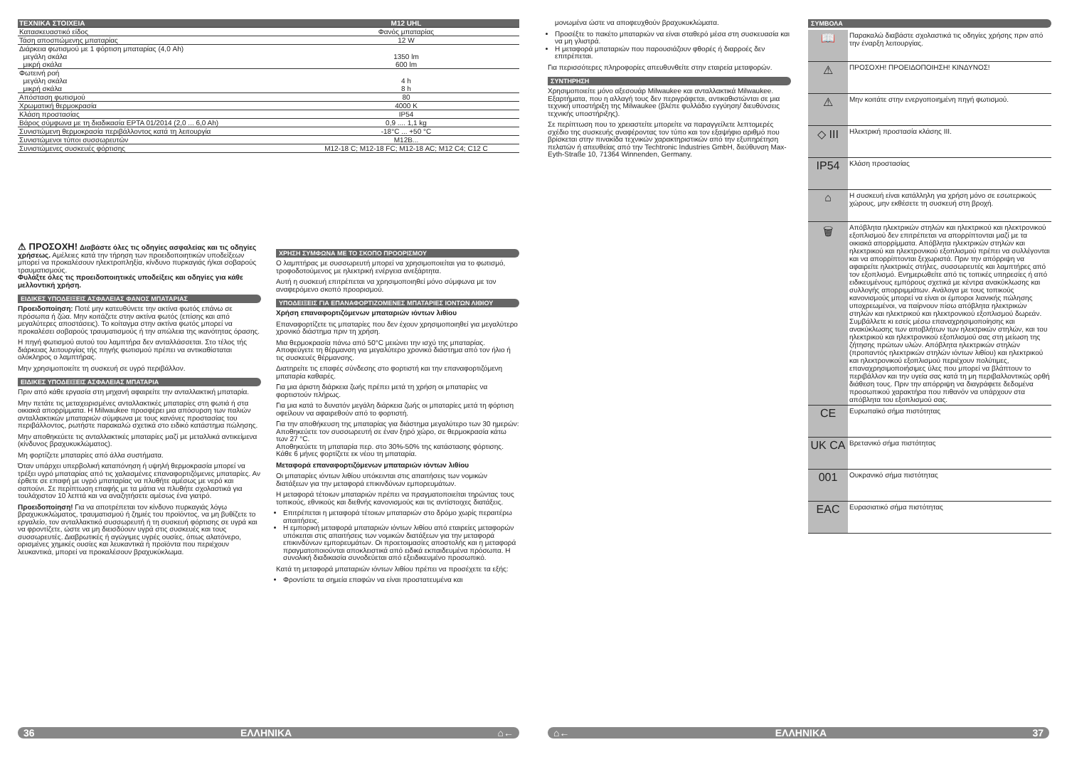| ΤΕΧΝΙΚΑ ΣΤΟΙΧΕΙΑ | M12 UHL |
| --- | --- |
| Κατασκευαστικό είδος | Φανός μπαταρίας |
| Τάση αποσπώμενης μπαταρίας | 12 W |
| Διάρκεια φωτισμού με 1 φόρτιση μπαταρίας (4,0 Ah) μεγάλη σκάλα μικρή σκάλα | 1350 lm 600 lm |
| Φωτεινή ροή μεγάλη σκάλα μικρή σκάλα | 4 h 8 h |
| Απόσταση φωτισμού | 80 |
| Χρωματική θερμοκρασία | 4000 K |
| Κλάση προστασίας | IP54 |
| Βάρος σύμφωνα με τη διαδικασία EPTA 01/2014 (2,0 ... 6,0 Ah) | 0,9 .... 1,1 kg |
| Συνιστώμενη θερμοκρασία περιβάλλοντος κατά τη λειτουργία | -18°C ... +50 °C |
| Συνιστώμενοι τύποι συσσωρευτών | M12B... |
| Συνιστώμενες συσκευές φόρτισης | M12-18 C; M12-18 FC; M12-18 AC; M12 C4; C12 C |
⚠ ΠΡΟΣΟΧΗ! Διαβάστε όλες τις οδηγίες ασφαλείας και τις οδηγίες χρήσεως. Αμέλειες κατά την τήρηση των προειδοποιητικών υποδείξεων μπορεί να προκαλέσουν ηλεκτροπληξία, κίνδυνο πυρκαγιάς ή/και σοβαρούς τραυματισμούς.
Φυλάξτε όλες τις προειδοποιητικές υποδείξεις και οδηγίες για κάθε μελλοντική χρήση.
ΕΙΔΙΚΕΣ ΥΠΟΔΕΙΞΕΙΣ ΑΣΦΑΛΕΙΑΣ ΦΑΝΟΣ ΜΠΑΤΑΡΙΑΣ
Προειδοποίηση: Ποτέ μην κατευθύνετε την ακτίνα φωτός επάνω σε πρόσωπα ή ζώα. Μην κοιτάζετε στην ακτίνα φωτός (επίσης και από μεγαλύτερες αποστάσεις). Το κοίταγμα στην ακτίνα φωτός μπορεί να προκαλέσει σοβαρούς τραυματισμούς ή την απώλεια της ικανότητας όρασης.
Η πηγή φωτισμού αυτού του λαμπτήρα δεν ανταλλάσσεται. Στο τέλος τής διάρκειας λειτουργίας τής πηγής φωτισμού πρέπει να αντικαθίσταται ολόκληρος ο λαμπτήρας.
Μην χρησιμοποιείτε τη συσκευή σε υγρό περιβάλλον.
ΕΙΔΙΚΕΣ ΥΠΟΔΕΙΞΕΙΣ ΑΣΦΑΛΕΙΑΣ ΜΠΑΤΑΡΙΑ
Πριν από κάθε εργασία στη μηχανή αφαιρείτε την ανταλλακτική μπαταρία.
Μην πετάτε τις μεταχειρισμένες ανταλλακτικές μπαταρίες στη φωτιά ή στα οικιακά απορρίμματα. Η Milwaukee προσφέρει μια απόσυρση των παλιών ανταλλακτικών μπαταριών σύμφωνα με τους κανόνες προστασίας του περιβάλλοντος, ρωτήστε παρακαλώ σχετικά στο ειδικό κατάστημα πώλησης.
Μην αποθηκεύετε τις ανταλλακτικές μπαταρίες μαζί με μεταλλικά αντικείμενα (κίνδυνος βραχυκυκλώματος).
Μη φορτίζετε μπαταρίες από άλλα συστήματα.
Όταν υπάρχει υπερβολική καταπόνηση ή υψηλή θερμοκρασία μπορεί να τρέξει υγρό μπαταρίας από τις χαλασμένες επαναφορτιζόμενες μπαταρίες. Αν έρθετε σε επαφή με υγρό μπαταρίας να πλυθήτε αμέσως με νερό και σαπούνι. Σε περίπτωση επαφής με τα μάτια να πλυθήτε σχολαστικά για τουλάχιστον 10 λεπτά και να αναζητήσετε αμέσως ένα γιατρό.
Προειδοποίηση! Για να αποτρέπεται τον κίνδυνο πυρκαγιάς λόγω βραχυκυκλώματος, τραυματισμού ή ζημιές του προϊόντος, να μη βυθίζετε το εργαλείο, τον ανταλλακτικό συσσωρευτή ή τη συσκευή φόρτισης σε υγρά και να φροντίζετε, ώστε να μη διεισδύουν υγρά στις συσκευές και τους συσσωρευτές. Διαβρωτικές ή αγώγιμες υγρές ουσίες, όπως αλατόνερο, ορισμένες χημικές ουσίες και λευκαντικά ή προϊόντα που περιέχουν λευκαντικά, μπορεί να προκαλέσουν βραχυκύκλωμα.
ΧΡΗΣΗ ΣΥΜΦΩΝΑ ΜΕ ΤΟ ΣΚΟΠΟ ΠΡΟΟΡΙΣΜΟΥ
Ο λαμπτήρας με συσσωρευτή μπορεί να χρησιμοποιείται για το φωτισμό, τροφοδοτούμενος με ηλεκτρική ενέργεια ανεξάρτητα.
Αυτή η συσκευή επιτρέπεται να χρησιμοποιηθεί μόνο σύμφωνα με τον αναφερόμενο σκοπό προορισμού.
ΥΠΟΔΕΙΞΕΙΣ ΓΙΑ ΕΠΑΝΑΦΟΡΤΙΖΟΜΕΝΕΣ ΜΠΑΤΑΡΙΕΣ ΙΟΝΤΩΝ ΛΙΘΙΟΥ
Χρήση επαναφορτιζόμενων μπαταριών ιόντων λιθίου
Επαναφορτίζετε τις μπαταρίες που δεν έχουν χρησιμοποιηθεί για μεγαλύτερο χρονικό διάστημα πριν τη χρήση.
Μια θερμοκρασία πάνω από 50°C μειώνει την ισχύ της μπαταρίας. Αποφεύγετε τη θέρμανση για μεγαλύτερο χρονικό διάστημα από τον ήλιο ή τις συσκευές θέρμανσης.
Διατηρείτε τις επαφές σύνδεσης στο φορτιστή και την επαναφορτιζόμενη μπαταρία καθαρές.
Για μια άριστη διάρκεια ζωής πρέπει μετά τη χρήση οι μπαταρίες να φορτιστούν πλήρως.
Για μια κατά το δυνατόν μεγάλη διάρκεια ζωής οι μπαταρίες μετά τη φόρτιση οφείλουν να αφαιρεθούν από το φορτιστή.
Για την αποθήκευση της μπαταρίας για διάστημα μεγαλύτερο των 30 ημερών:
Αποθηκεύετε τον συσσωρευτή σε έναν ξηρό χώρο, σε θερμοκρασία κάτω των 27 °C.
Αποθηκεύετε τη μπαταρία περ. στο 30%-50% της κατάστασης φόρτισης.
Κάθε 6 μήνες φορτίζετε εκ νέου τη μπαταρία.
Μεταφορά επαναφορτιζόμενων μπαταριών ιόντων λιθίου
Οι μπαταρίες ιόντων λιθίου υπόκεινται στις απαιτήσεις των νομικών διατάξεων για την μεταφορά επικινδύνων εμπορευμάτων.
Η μεταφορά τέτοιων μπαταριών πρέπει να πραγματοποιείται τηρώντας τους τοπικούς, εθνικούς και διεθνής κανονισμούς και τις αντίστοιχες διατάξεις.
Επιτρέπεται η μεταφορά τέτοιων μπαταριών στο δρόμο χωρίς περαιτέρω απαιτήσεις.
Η εμπορική μεταφορά μπαταριών ιόντων λιθίου από εταιρείες μεταφορών υπόκειται στις απαιτήσεις των νομικών διατάξεων για την μεταφορά επικινδύνων εμπορευμάτων. Οι προετοιμασίες αποστολής και η μεταφορά πραγματοποιούνται αποκλειστικά από ειδικά εκπαιδευμένα πρόσωπα. Η συνολική διαδικασία συνοδεύεται από εξειδικευμένο προσωπικό.
Κατά τη μεταφορά μπαταριών ιόντων λιθίου πρέπει να προσέχετε τα εξής:
Φροντίστε τα σημεία επαφών να είναι προστατευμένα και
μονωμένα ώστε να αποφευχθούν βραχυκυκλώματα.
Προσέξτε το πακέτο μπαταριών να είναι σταθερό μέσα στη συσκευασία και να μη γλιστρά.
Η μεταφορά μπαταριών που παρουσιάζουν φθορές ή διαρροές δεν επιτρέπεται.
Για περισσότερες πληροφορίες απευθυνθείτε στην εταιρεία μεταφορών.
ΣΥΝΤΗΡΗΣΗ
Χρησιμοποιείτε μόνο αξεσουάρ Milwaukee και ανταλλακτικά Milwaukee. Εξαρτήματα, που η αλλαγή τους δεν περιγράφεται, αντικαθιστώνται σε μια τεχνική υποστήριξη της Milwaukee (βλέπε φυλλάδιο εγγύηση/ διευθύνσεις τεχνικής υποστήριξης).
Σε περίπτωση που το χρειαστείτε μπορείτε να παραγγείλετε λεπτομερές σχέδιο της συσκευής αναφέροντας τον τύπο και τον εξαψήφιο αριθμό που βρίσκεται στην πινακίδα τεχνικών χαρακτηριστικών από την εξυπηρέτηση πελατών ή απευθείας από την Techtronic Industries GmbH, διεύθυνση Max-Eyth-Straße 10, 71364 Winnenden, Germany.
ΣΥΜΒΟΛΑ
| 📖 | Παρακαλώ διαβάστε σχολαστικά τις οδηγίες χρήσης πριν από την έναρξη λειτουργίας. |
| ⚠ | ΠΡΟΣΟΧΗ! ΠΡΟΕΙΔΟΠΟΙΗΣΗ! ΚΙΝΔΥΝΟΣ! |
| ⚠ | Μην κοιτάτε στην ενεργοποιημένη πηγή φωτισμού. |
| ◇ III | Ηλεκτρική προστασία κλάσης III. |
| IP54 | Κλάση προστασίας |
| ⌂ | Η συσκευή είναι κατάλληλη για χρήση μόνο σε εσωτερικούς χώρους, μην εκθέσετε τη συσκευή στη βροχή. |
| 🗑 | Απόβλητα ηλεκτρικών στηλών και ηλεκτρικού και ηλεκτρονικού εξοπλισμού δεν επιτρέπεται να απορρίπτονται μαζί με τα οικιακά απορρίμματα. Απόβλητα ηλεκτρικών στηλών και ηλεκτρικού και ηλεκτρονικού εξοπλισμού πρέπει να συλλέγονται και να απορρίπτονται ξεχωριστά. Πριν την απόρριψη να αφαιρείτε ηλεκτρικές στήλες, συσσωρευτές και λαμπτήρες από τον εξοπλισμό. Ενημερωθείτε από τις τοπικές υπηρεσίες ή από ειδικευμένους εμπόρους σχετικά με κέντρα ανακύκλωσης και συλλογής απορριμμάτων. Ανάλογα με τους τοπικούς κανονισμούς μπορεί να είναι οι έμποροι λιανικής πώλησης υποχρεωμένοι, να παίρνουν πίσω απόβλητα ηλεκτρικών στηλών και ηλεκτρικού και ηλεκτρονικού εξοπλισμού δωρεάν. Συμβάλλετε κι εσείς μέσω επαναχρησιμοποίησης και ανακύκλωσης των αποβλήτων των ηλεκτρικών στηλών, και του ηλεκτρικού και ηλεκτρονικού εξοπλισμού σας στη μείωση της ζήτησης πρώτων υλών. Απόβλητα ηλεκτρικών στηλών (προπαντός ηλεκτρικών στηλών ιόντων λιθίου) και ηλεκτρικού και ηλεκτρονικού εξοπλισμού περιέχουν πολύτιμες, επαναχρησιμοποιήσιμες ύλες που μπορεί να βλάπτουν το περιβάλλον και την υγεία σας κατά τη μη περιβαλλοντικώς ορθή διάθεση τους. Πριν την απόρριψη να διαγράφετε δεδομένα προσωπικού χαρακτήρα που πιθανόν να υπάρχουν στα απόβλητα του εξοπλισμού σας. |
| CE | Ευρωπαϊκό σήμα πιστότητας |
| UK CA | Βρετανικό σήμα πιστότητας |
| 001 | Ουκρανικό σήμα πιστότητας |
| EAC | Ευρασιατικό σήμα πιστότητας |
36 ΕΛΛΗΝΙΚΑ ⌂← ⌂← ΕΛΛΗΝΙΚΑ 37